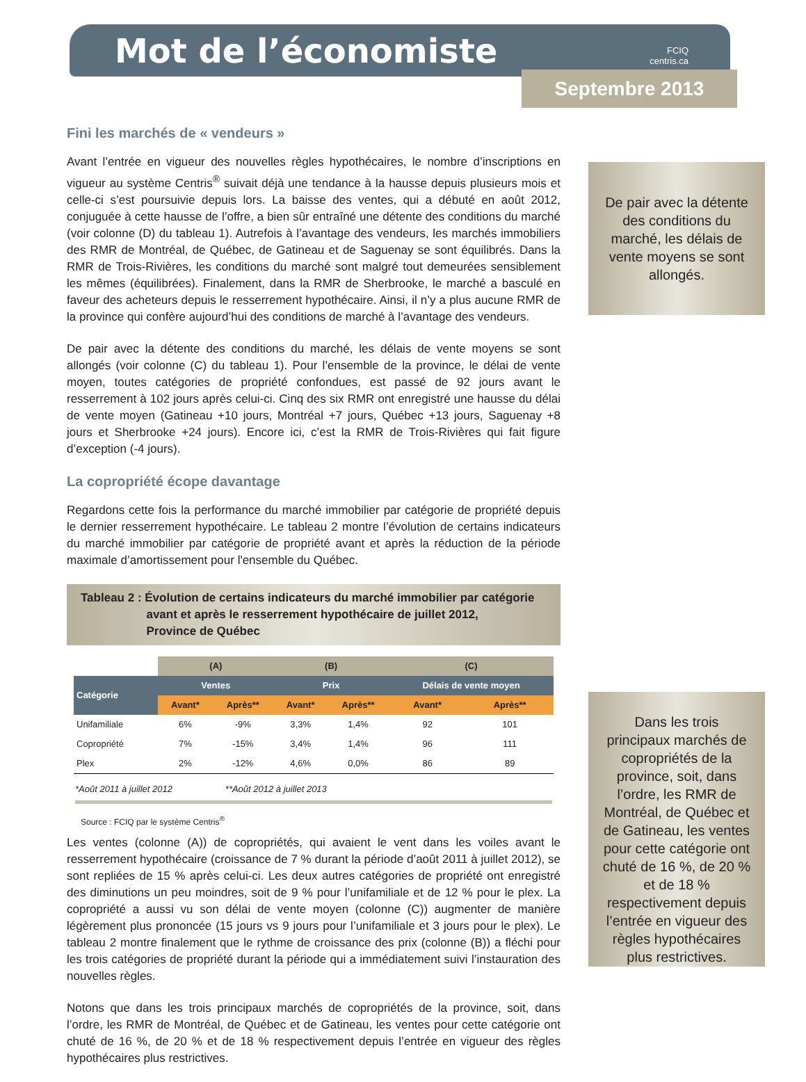Mot de l’économiste
FCIQ
centris.ca
Septembre 2013
Fini les marchés de « vendeurs »
Avant l’entrée en vigueur des nouvelles règles hypothécaires, le nombre d’inscriptions en vigueur au système Centris<sup>®</sup> suivait déjà une tendance à la hausse depuis plusieurs mois et celle-ci s’est poursuivie depuis lors. La baisse des ventes, qui a débuté en août 2012, conjuguée à cette hausse de l’offre, a bien sûr entraîné une détente des conditions du marché (voir colonne (D) du tableau 1). Autrefois à l’avantage des vendeurs, les marchés immobiliers des RMR de Montréal, de Québec, de Gatineau et de Saguenay se sont équilibrés. Dans la RMR de Trois-Rivières, les conditions du marché sont malgré tout demeurées sensiblement les mêmes (équilibrées). Finalement, dans la RMR de Sherbrooke, le marché a basculé en faveur des acheteurs depuis le resserrement hypothécaire. Ainsi, il n’y a plus aucune RMR de la province qui confère aujourd’hui des conditions de marché à l’avantage des vendeurs.
De pair avec la détente des conditions du marché, les délais de vente moyens se sont allongés (voir colonne (C) du tableau 1). Pour l’ensemble de la province, le délai de vente moyen, toutes catégories de propriété confondues, est passé de 92 jours avant le resserrement à 102 jours après celui-ci. Cinq des six RMR ont enregistré une hausse du délai de vente moyen (Gatineau +10 jours, Montréal +7 jours, Québec +13 jours, Saguenay +8 jours et Sherbrooke +24 jours). Encore ici, c’est la RMR de Trois-Rivières qui fait figure d’exception (-4 jours).
La copropriété écope davantage
Regardons cette fois la performance du marché immobilier par catégorie de propriété depuis le dernier resserrement hypothécaire. Le tableau 2 montre l’évolution de certains indicateurs du marché immobilier par catégorie de propriété avant et après la réduction de la période maximale d’amortissement pour l'ensemble du Québec.
Tableau 2 : Évolution de certains indicateurs du marché immobilier par catégorie
avant et après le resserrement hypothécaire de juillet 2012,
Province de Québec
| | (A) | | (B) | | (C) | |
| --- | --- | --- | --- | --- | --- | --- |
| Catégorie | Ventes | | Prix | | Délais de vente moyen | |
| | Avant* | Après** | Avant* | Après** | Avant* | Après** |
| Unifamiliale | 6% | -9% | 3,3% | 1,4% | 92 | 101 |
| Copropriété | 7% | -15% | 3,4% | 1,4% | 96 | 111 |
| Plex | 2% | -12% | 4,6% | 0,0% | 86 | 89 |
*Août 2011 à juillet 2012 **Août 2012 à juillet 2013
Source : FCIQ par le système Centris<sup>®</sup>
Les ventes (colonne (A)) de copropriétés, qui avaient le vent dans les voiles avant le resserrement hypothécaire (croissance de 7 % durant la période d’août 2011 à juillet 2012), se sont repliées de 15 % après celui-ci. Les deux autres catégories de propriété ont enregistré des diminutions un peu moindres, soit de 9 % pour l’unifamiliale et de 12 % pour le plex. La copropriété a aussi vu son délai de vente moyen (colonne (C)) augmenter de manière légèrement plus prononcée (15 jours vs 9 jours pour l’unifamiliale et 3 jours pour le plex). Le tableau 2 montre finalement que le rythme de croissance des prix (colonne (B)) a fléchi pour les trois catégories de propriété durant la période qui a immédiatement suivi l’instauration des nouvelles règles.
Notons que dans les trois principaux marchés de copropriétés de la province, soit, dans l’ordre, les RMR de Montréal, de Québec et de Gatineau, les ventes pour cette catégorie ont chuté de 16 %, de 20 % et de 18 % respectivement depuis l’entrée en vigueur des règles hypothécaires plus restrictives.
De pair avec la détente des conditions du marché, les délais de vente moyens se sont allongés.
Dans les trois principaux marchés de copropriétés de la province, soit, dans l’ordre, les RMR de Montréal, de Québec et de Gatineau, les ventes pour cette catégorie ont chuté de 16 %, de 20 % et de 18 % respectivement depuis l’entrée en vigueur des règles hypothécaires plus restrictives.